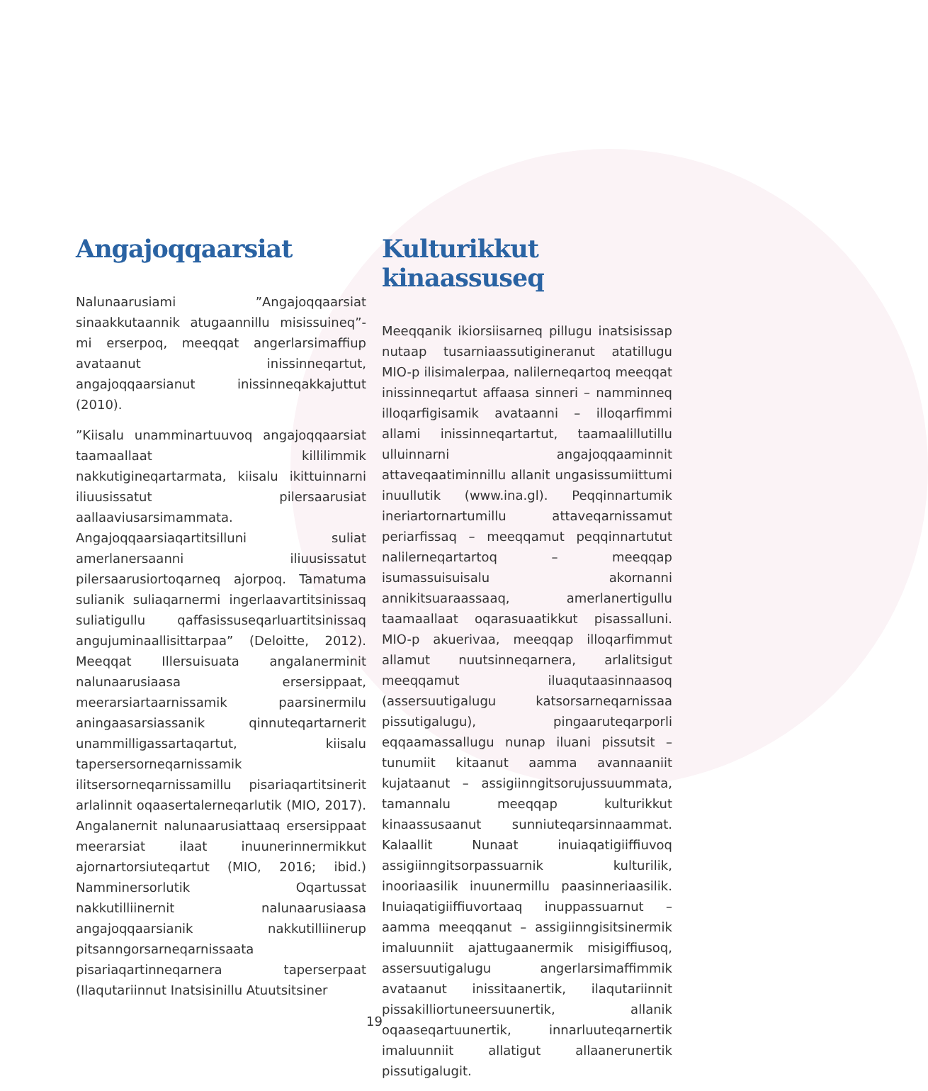Angajoqqaarsiat
Nalunaarusiami ”Angajoqqaarsiat sinaakkutaannik atugaannillu misissuineq”-mi erserpoq, meeqqat angerlarsimaffiup avataanut inissinneqartut, angajoqqaarsianut inissinneqakkajuttut (2010).
”Kiisalu unamminartuuvoq angajoqqaarsiat taamaallaat killilimmik nakkutigineqartarmata, kiisalu ikittuinnarni iliuusissatut pilersaarusiat aallaaviusarsimammata. Angajoqqaarsiaqartitsilluni suliat amerlanersaanni iliuusissatut pilersaarusiortoqarneq ajorpoq. Tamatuma sulianik suliaqarnermi ingerlaavartitsinissaq suliatigullu qaffasissuseqarluartitsinissaq angujuminaallisittarpaa” (Deloitte, 2012). Meeqqat Illersuisuata angalanerminit nalunaarusiaasa ersersippaat, meerarsiartaarnissamik paarsinermilu aningaasarsiassanik qinnuteqartarnerit unammilligassartaqartut, kiisalu tapersersorneqarnissamik ilitsersorneqarnissamillu pisariaqartitsinerit arlalinnit oqaasertalerneqarlutik (MIO, 2017). Angalanernit nalunaarusiattaaq ersersippaat meerarsiat ilaat inuunerinnermikkut ajornartorsiuteqartut (MIO, 2016; ibid.) Namminersorlutik Oqartussat nakkutilliinernit nalunaarusiaasa angajoqqaarsianik nakkutilliinerup pitsanngorsarneqarnissaata pisariaqartinneqarnera taperserpaat (Ilaqutariinnut Inatsisinillu Atuutsitsiner
Kulturikkut kinaassuseq
Meeqqanik ikiorsiisarneq pillugu inatsisissap nutaap tusarniaassutigineranut atatillugu MIO-p ilisimalerpaa, nalilerneqartoq meeqqat inissinneqartut affaasa sinneri – namminneq illoqarfigisamik avataanni – illoqarfimmi allami inissinneqartartut, taamaalillutillu ulluinnarni angajoqqaaminnit attaveqaatiminnillu allanit ungasissumiittumi inuullutik (www.ina.gl). Peqqinnartumik ineriartornartumillu attaveqarnissamut periarfissaq – meeqqamut peqqinnartutut nalilerneqartartoq – meeqqap isumassuisuisalu akornanni annikitsuaraassaaq, amerlanertigullu taamaallaat oqarasuaatikkut pisassalluni. MIO-p akuerivaa, meeqqap illoqarfimmut allamut nuutsinneqarnera, arlalitsigut meeqqamut iluaqutaasinnaasoq (assersuutigalugu katsorsarneqarnissaa pissutigalugu), pingaaruteqarporli eqqaamassallugu nunap iluani pissutsit – tunumiit kitaanut aamma avannaaniit kujataanut – assigiinngitsorujussuummata, tamannalu meeqqap kulturikkut kinaassusaanut sunniuteqarsinnaammat. Kalaallit Nunaat inuiaqatigiiffiuvoq assigiinngitsorpassuarnik kulturilik, inooriaasilik inuunermillu paasinneriaasilik. Inuiaqatigiiffiuvortaaq inuppassuarnut – aamma meeqqanut – assigiinngisitsinermik imaluunniit ajattugaanermik misigiffiusoq, assersuutigalugu angerlarsimaffimmik avataanut inissitaanertik, ilaqutariinnit pissakilliortuneersuunertik, allanik oqaaseqartuunertik, innarluuteqarnertik imaluunniit allatigut allaanerunertik pissutigalugit.
19